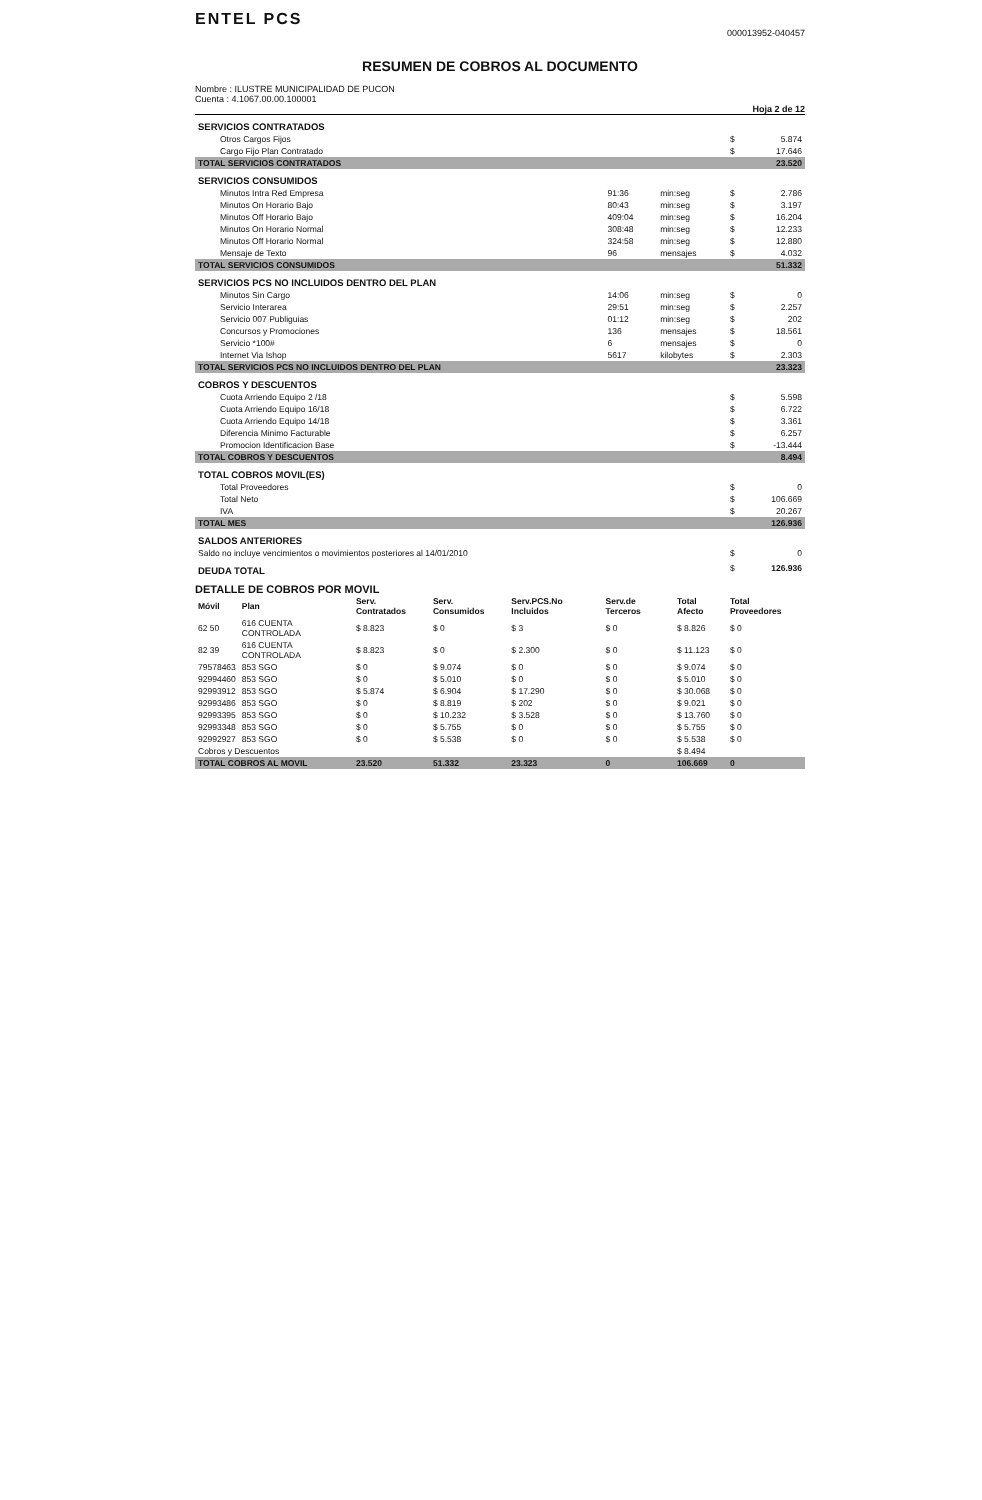ENTEL PCS
000013952-040457
RESUMEN DE COBROS AL DOCUMENTO
Nombre : ILUSTRE MUNICIPALIDAD DE PUCON
Cuenta : 4.1067.00.00.100001
Hoja 2 de 12
| SERVICIOS CONTRATADOS | | | | |
| Otros Cargos Fijos | | | $ | 5.874 |
| Cargo Fijo Plan Contratado | | | $ | 17.646 |
| TOTAL SERVICIOS CONTRATADOS | | | | 23.520 |
| SERVICIOS CONSUMIDOS | | | | |
| Minutos Intra Red Empresa | 91:36 | min:seg | $ | 2.786 |
| Minutos On Horario Bajo | 80:43 | min:seg | $ | 3.197 |
| Minutos Off Horario Bajo | 409:04 | min:seg | $ | 16.204 |
| Minutos On Horario Normal | 308:48 | min:seg | $ | 12.233 |
| Minutos Off Horario Normal | 324:58 | min:seg | $ | 12.880 |
| Mensaje de Texto | 96 | mensajes | $ | 4.032 |
| TOTAL SERVICIOS CONSUMIDOS | | | | 51.332 |
| SERVICIOS PCS NO INCLUIDOS DENTRO DEL PLAN | | | | |
| Minutos Sin Cargo | 14:06 | min:seg | $ | 0 |
| Servicio Interarea | 29:51 | min:seg | $ | 2.257 |
| Servicio 007 Publiguias | 01:12 | min:seg | $ | 202 |
| Concursos y Promociones | 136 | mensajes | $ | 18.561 |
| Servicio *100# | 6 | mensajes | $ | 0 |
| Internet Via Ishop | 5617 | kilobytes | $ | 2.303 |
| TOTAL SERVICIOS PCS NO INCLUIDOS DENTRO DEL PLAN | | | | 23.323 |
| COBROS Y DESCUENTOS | | | | |
| Cuota Arriendo Equipo 2 /18 | | | $ | 5.598 |
| Cuota Arriendo Equipo 16/18 | | | $ | 6.722 |
| Cuota Arriendo Equipo 14/18 | | | $ | 3.361 |
| Diferencia Minimo Facturable | | | $ | 6.257 |
| Promocion Identificacion Base | | | $ | -13.444 |
| TOTAL COBROS Y DESCUENTOS | | | | 8.494 |
| TOTAL COBROS MOVIL(ES) | | | | |
| Total Proveedores | | | $ | 0 |
| Total Neto | | | $ | 106.669 |
| IVA | | | $ | 20.267 |
| TOTAL MES | | | | 126.936 |
| SALDOS ANTERIORES | | | | |
| Saldo no incluye vencimientos o movimientos posteriores al 14/01/2010 | | | $ | 0 |
| DEUDA TOTAL | | | $ | 126.936 |
DETALLE DE COBROS POR MOVIL
| Móvil | Plan | Serv. Contratados | Serv. Consumidos | Serv.PCS.No Incluidos | Serv.de Terceros | Total Afecto | Total Proveedores |
| --- | --- | --- | --- | --- | --- | --- | --- |
| 62 50 | 616 CUENTA CONTROLADA | $ 8.823 | $ 0 | $ 3 | $ 0 | $ 8.826 | $ 0 |
| 82 39 | 616 CUENTA CONTROLADA | $ 8.823 | $ 0 | $ 2.300 | $ 0 | $ 11.123 | $ 0 |
| 79578463 | 853 SGO | $ 0 | $ 9.074 | $ 0 | $ 0 | $ 9.074 | $ 0 |
| 92994460 | 853 SGO | $ 0 | $ 5.010 | $ 0 | $ 0 | $ 5.010 | $ 0 |
| 92993912 | 853 SGO | $ 5.874 | $ 6.904 | $ 17.290 | $ 0 | $ 30.068 | $ 0 |
| 92993486 | 853 SGO | $ 0 | $ 8.819 | $ 202 | $ 0 | $ 9.021 | $ 0 |
| 92993395 | 853 SGO | $ 0 | $ 10.232 | $ 3.528 | $ 0 | $ 13.760 | $ 0 |
| 92993348 | 853 SGO | $ 0 | $ 5.755 | $ 0 | $ 0 | $ 5.755 | $ 0 |
| 92992927 | 853 SGO | $ 0 | $ 5.538 | $ 0 | $ 0 | $ 5.538 | $ 0 |
| Cobros y Descuentos | | | | | | $ 8.494 | |
| TOTAL COBROS AL MOVIL | | 23.520 | 51.332 | 23.323 | 0 | 106.669 | 0 |